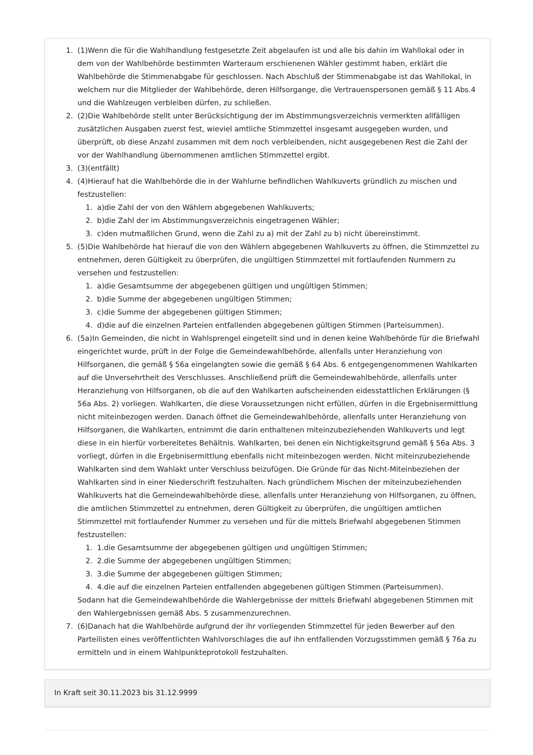1. (1)Wenn die für die Wahlhandlung festgesetzte Zeit abgelaufen ist und alle bis dahin im Wahllokal oder in dem von der Wahlbehörde bestimmten Warteraum erschienenen Wähler gestimmt haben, erklärt die Wahlbehörde die Stimmenabgabe für geschlossen. Nach Abschluß der Stimmenabgabe ist das Wahllokal, in welchem nur die Mitglieder der Wahlbehörde, deren Hilfsorgange, die Vertrauenspersonen gemäß § 11 Abs.4 und die Wahlzeugen verbleiben dürfen, zu schließen.
2. (2)Die Wahlbehörde stellt unter Berücksichtigung der im Abstimmungsverzeichnis vermerkten allfälligen zusätzlichen Ausgaben zuerst fest, wieviel amtliche Stimmzettel insgesamt ausgegeben wurden, und überprüft, ob diese Anzahl zusammen mit dem noch verbleibenden, nicht ausgegebenen Rest die Zahl der vor der Wahlhandlung übernommenen amtlichen Stimmzettel ergibt.
3. (3)(entfällt)
4. (4)Hierauf hat die Wahlbehörde die in der Wahlurne befindlichen Wahlkuverts gründlich zu mischen und festzustellen:
1. a)die Zahl der von den Wählern abgegebenen Wahlkuverts;
2. b)die Zahl der im Abstimmungsverzeichnis eingetragenen Wähler;
3. c)den mutmaßlichen Grund, wenn die Zahl zu a) mit der Zahl zu b) nicht übereinstimmt.
5. (5)Die Wahlbehörde hat hierauf die von den Wählern abgegebenen Wahlkuverts zu öffnen, die Stimmzettel zu entnehmen, deren Gültigkeit zu überprüfen, die ungültigen Stimmzettel mit fortlaufenden Nummern zu versehen und festzustellen:
1. a)die Gesamtsumme der abgegebenen gültigen und ungültigen Stimmen;
2. b)die Summe der abgegebenen ungültigen Stimmen;
3. c)die Summe der abgegebenen gültigen Stimmen;
4. d)die auf die einzelnen Parteien entfallenden abgegebenen gültigen Stimmen (Parteisummen).
6. (5a)In Gemeinden, die nicht in Wahlsprengel eingeteilt sind und in denen keine Wahlbehörde für die Briefwahl eingerichtet wurde, prüft in der Folge die Gemeindewahlbehörde, allenfalls unter Heranziehung von Hilfsorganen, die gemäß § 56a eingelangten sowie die gemäß § 64 Abs. 6 entgegengenommenen Wahlkarten auf die Unversehrtheit des Verschlusses. Anschließend prüft die Gemeindewahlbehörde, allenfalls unter Heranziehung von Hilfsorganen, ob die auf den Wahlkarten aufscheinenden eidesstattlichen Erklärungen (§ 56a Abs. 2) vorliegen. Wahlkarten, die diese Voraussetzungen nicht erfüllen, dürfen in die Ergebnisermittlung nicht miteinbezogen werden. Danach öffnet die Gemeindewahlbehörde, allenfalls unter Heranziehung von Hilfsorganen, die Wahlkarten, entnimmt die darin enthaltenen miteinzubeziehenden Wahlkuverts und legt diese in ein hierfür vorbereitetes Behältnis. Wahlkarten, bei denen ein Nichtigkeitsgrund gemäß § 56a Abs. 3 vorliegt, dürfen in die Ergebnisermittlung ebenfalls nicht miteinbezogen werden. Nicht miteinzubeziehende Wahlkarten sind dem Wahlakt unter Verschluss beizufügen. Die Gründe für das Nicht-Miteinbeziehen der Wahlkarten sind in einer Niederschrift festzuhalten. Nach gründlichem Mischen der miteinzubeziehenden Wahlkuverts hat die Gemeindewahlbehörde diese, allenfalls unter Heranziehung von Hilfsorganen, zu öffnen, die amtlichen Stimmzettel zu entnehmen, deren Gültigkeit zu überprüfen, die ungültigen amtlichen Stimmzettel mit fortlaufender Nummer zu versehen und für die mittels Briefwahl abgegebenen Stimmen festzustellen:
1. 1.die Gesamtsumme der abgegebenen gültigen und ungültigen Stimmen;
2. 2.die Summe der abgegebenen ungültigen Stimmen;
3. 3.die Summe der abgegebenen gültigen Stimmen;
4. 4.die auf die einzelnen Parteien entfallenden abgegebenen gültigen Stimmen (Parteisummen).
Sodann hat die Gemeindewahlbehörde die Wahlergebnisse der mittels Briefwahl abgegebenen Stimmen mit den Wahlergebnissen gemäß Abs. 5 zusammenzurechnen.
7. (6)Danach hat die Wahlbehörde aufgrund der ihr vorliegenden Stimmzettel für jeden Bewerber auf den Parteilisten eines veröffentlichten Wahlvorschlages die auf ihn entfallenden Vorzugsstimmen gemäß § 76a zu ermitteln und in einem Wahlpunkteprotokoll festzuhalten.
In Kraft seit 30.11.2023 bis 31.12.9999